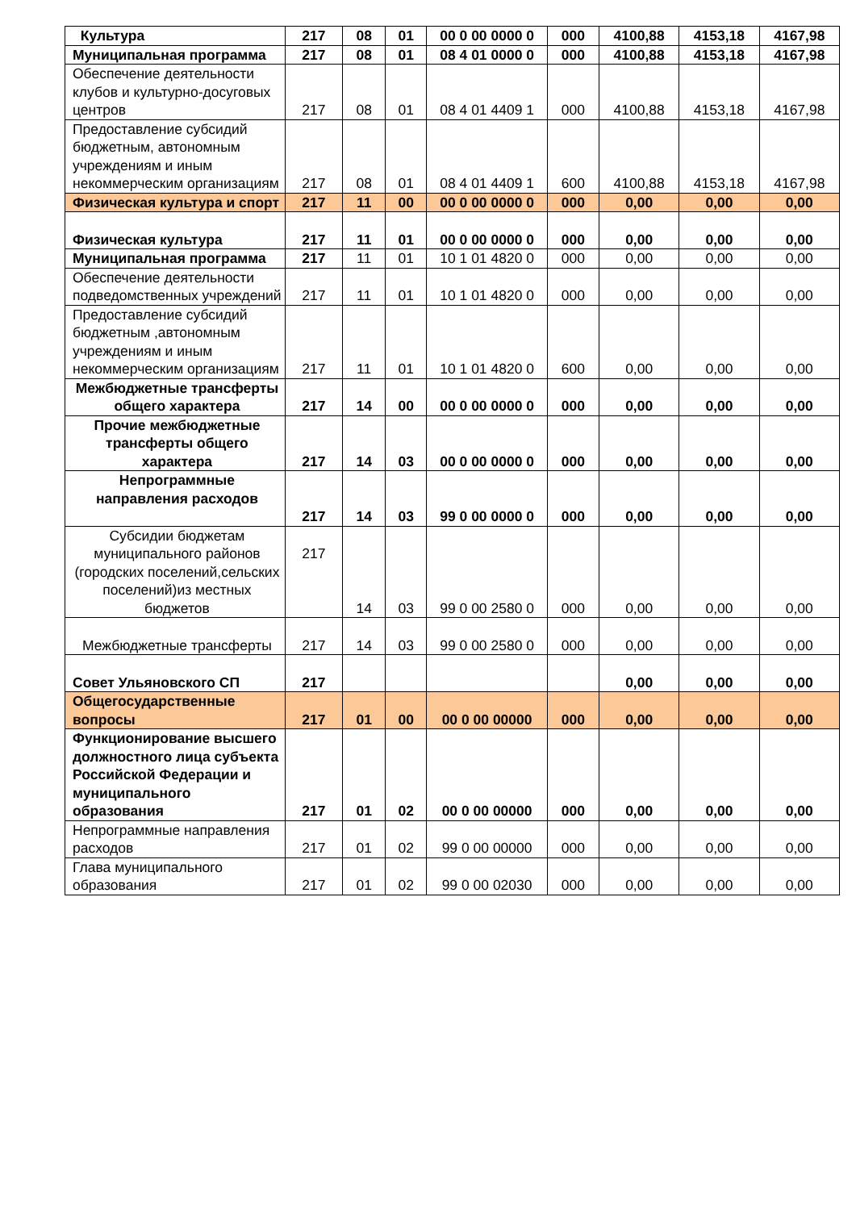| Культура | 217 | 08 | 01 | 00 0 00 0000 0 | 000 | 4100,88 | 4153,18 | 4167,98 |
| Муниципальная программа | 217 | 08 | 01 | 08 4 01 0000 0 | 000 | 4100,88 | 4153,18 | 4167,98 |
| Обеспечение деятельности клубов и культурно-досуговых центров | 217 | 08 | 01 | 08 4 01 4409 1 | 000 | 4100,88 | 4153,18 | 4167,98 |
| Предоставление субсидий бюджетным, автономным учреждениям и иным некоммерческим организациям | 217 | 08 | 01 | 08 4 01 4409 1 | 600 | 4100,88 | 4153,18 | 4167,98 |
| Физическая культура и спорт | 217 | 11 | 00 | 00 0 00 0000 0 | 000 | 0,00 | 0,00 | 0,00 |
| Физическая культура | 217 | 11 | 01 | 00 0 00 0000 0 | 000 | 0,00 | 0,00 | 0,00 |
| Муниципальная программа | 217 | 11 | 01 | 10 1 01 4820 0 | 000 | 0,00 | 0,00 | 0,00 |
| Обеспечение деятельности подведомственных учреждений | 217 | 11 | 01 | 10 1 01 4820 0 | 000 | 0,00 | 0,00 | 0,00 |
| Предоставление субсидий бюджетным ,автономным учреждениям и иным некоммерческим организациям | 217 | 11 | 01 | 10 1 01 4820 0 | 600 | 0,00 | 0,00 | 0,00 |
| Межбюджетные трансферты общего характера | 217 | 14 | 00 | 00 0 00 0000 0 | 000 | 0,00 | 0,00 | 0,00 |
| Прочие межбюджетные трансферты общего характера | 217 | 14 | 03 | 00 0 00 0000 0 | 000 | 0,00 | 0,00 | 0,00 |
| Непрограммные направления расходов | 217 | 14 | 03 | 99 0 00 0000 0 | 000 | 0,00 | 0,00 | 0,00 |
| Субсидии бюджетам муниципального районов (городских поселений,сельских поселений)из местных бюджетов | 217 | 14 | 03 | 99 0 00 2580 0 | 000 | 0,00 | 0,00 | 0,00 |
| Межбюджетные трансферты | 217 | 14 | 03 | 99 0 00 2580 0 | 000 | 0,00 | 0,00 | 0,00 |
| Совет Ульяновского СП | 217 | | | | | 0,00 | 0,00 | 0,00 |
| Общегосударственные вопросы | 217 | 01 | 00 | 00 0 00 00000 | 000 | 0,00 | 0,00 | 0,00 |
| Функционирование высшего должностного лица субъекта Российской Федерации и муниципального образования | 217 | 01 | 02 | 00 0 00 00000 | 000 | 0,00 | 0,00 | 0,00 |
| Непрограммные направления расходов | 217 | 01 | 02 | 99 0 00 00000 | 000 | 0,00 | 0,00 | 0,00 |
| Глава муниципального образования | 217 | 01 | 02 | 99 0 00 02030 | 000 | 0,00 | 0,00 | 0,00 |